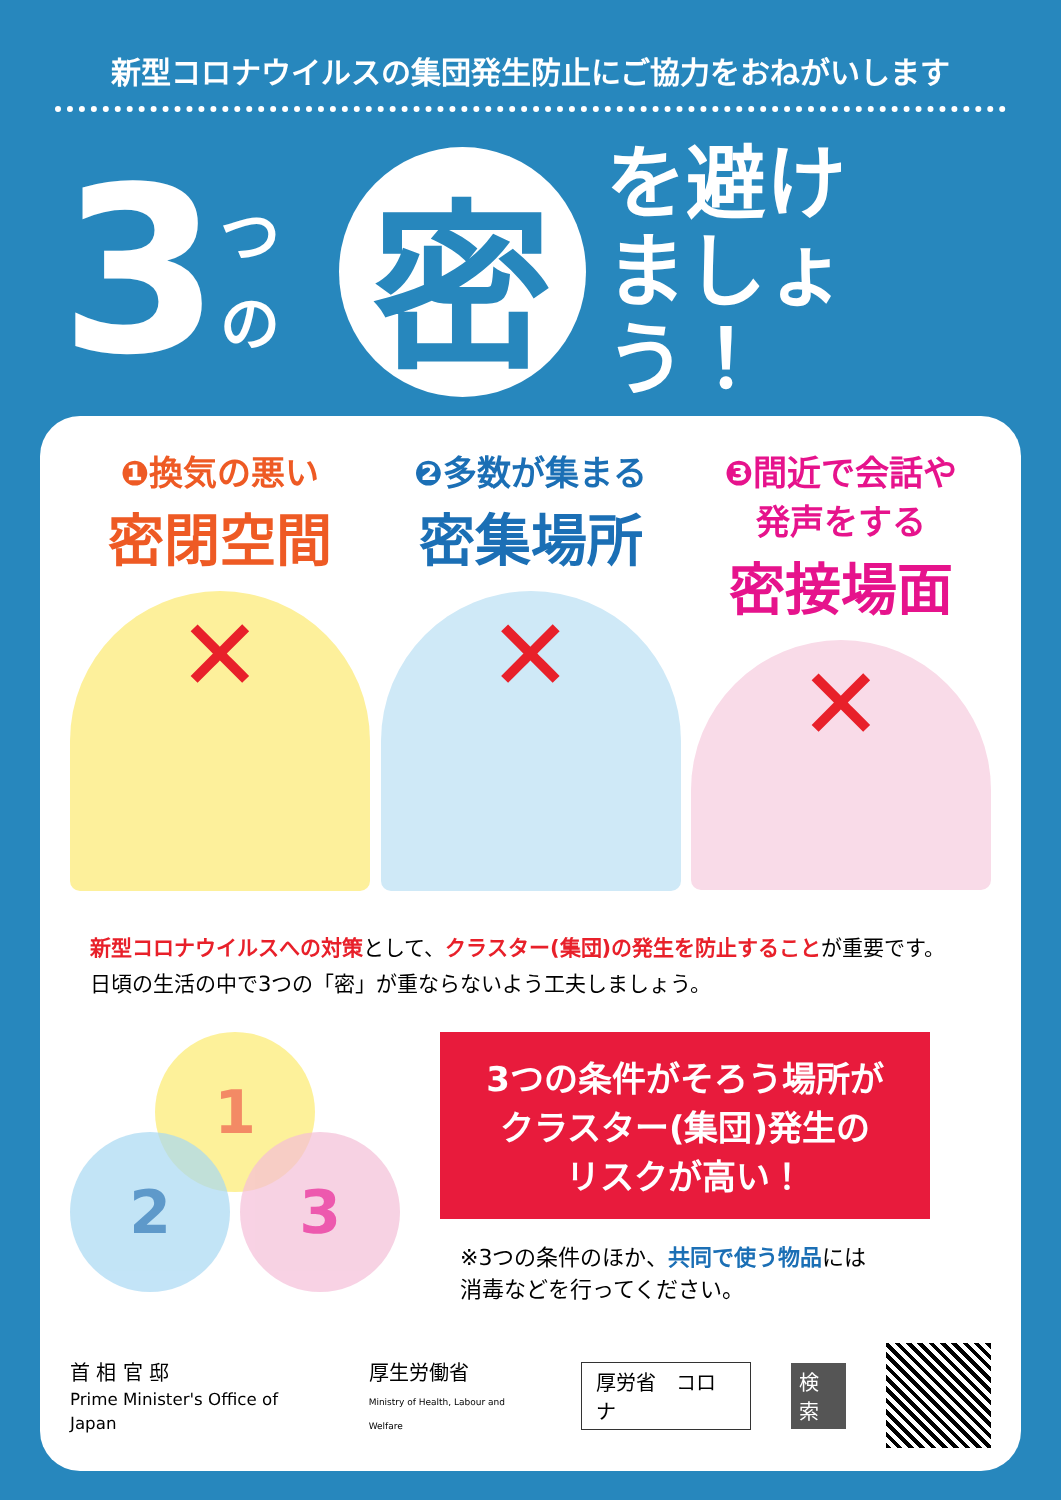新型コロナウイルスの集団発生防止にご協力をおねがいします
3 つの
密
を避け
ましょう！
❶換気の悪い
密閉空間
✕
❷多数が集まる
密集場所
✕
❸間近で会話や
発声をする
密接場面
✕
新型コロナウイルスへの対策として、クラスター(集団)の発生を防止することが重要です。
日頃の生活の中で3つの「密」が重ならないよう工夫しましょう。
1
2 3
3つの条件がそろう場所が
クラスター(集団)発生の
リスクが高い！
※3つの条件のほか、共同で使う物品には
消毒などを行ってください。
首 相 官 邸
Prime Minister's Office of Japan 厚生労働省
Ministry of Health, Labour and Welfare 厚労省　コロナ 検索